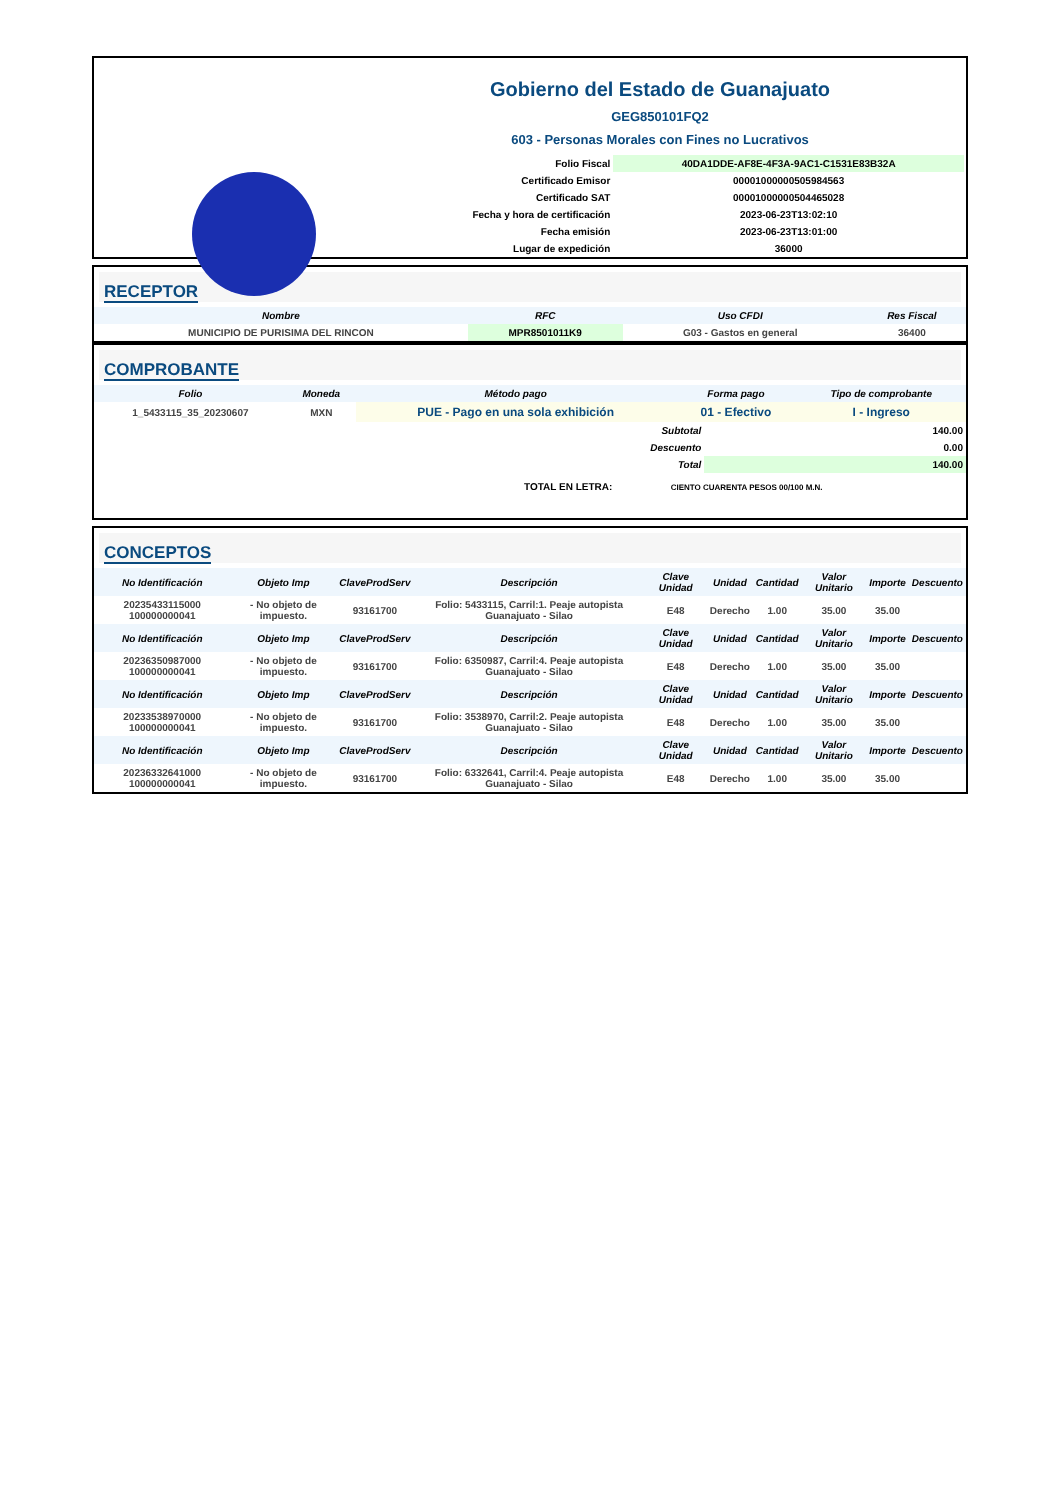Gobierno del Estado de Guanajuato
GEG850101FQ2
603 - Personas Morales con Fines no Lucrativos
| Folio Fiscal | 40DA1DDE-AF8E-4F3A-9AC1-C1531E83B32A |
| Certificado Emisor | 00001000000505984563 |
| Certificado SAT | 00001000000504465028 |
| Fecha y hora de certificación | 2023-06-23T13:02:10 |
| Fecha emisión | 2023-06-23T13:01:00 |
| Lugar de expedición | 36000 |
RECEPTOR
| Nombre | RFC | Uso CFDI | Res Fiscal |
| --- | --- | --- | --- |
| MUNICIPIO DE PURISIMA DEL RINCON | MPR8501011K9 | G03 - Gastos en general | 36400 |
COMPROBANTE
| Folio | Moneda | Método pago | Forma pago | Tipo de comprobante |
| --- | --- | --- | --- | --- |
| 1_5433115_35_20230607 | MXN | PUE - Pago en una sola exhibición | 01 - Efectivo | I - Ingreso |
| Subtotal | 140.00 |
| Descuento | 0.00 |
| Total | 140.00 |
TOTAL EN LETRA: CIENTO CUARENTA PESOS 00/100 M.N.
CONCEPTOS
| No Identificación | Objeto Imp | ClaveProdServ | Descripción | Clave Unidad | Unidad | Cantidad | Valor Unitario | Importe | Descuento |
| --- | --- | --- | --- | --- | --- | --- | --- | --- | --- |
| 20235433115000 100000000041 | - No objeto de impuesto. | 93161700 | Folio: 5433115, Carril:1. Peaje autopista Guanajuato - Silao | E48 | Derecho | 1.00 | 35.00 | 35.00 | |
| No Identificación | Objeto Imp | ClaveProdServ | Descripción | Clave Unidad | Unidad | Cantidad | Valor Unitario | Importe | Descuento |
| 20236350987000 100000000041 | - No objeto de impuesto. | 93161700 | Folio: 6350987, Carril:4. Peaje autopista Guanajuato - Silao | E48 | Derecho | 1.00 | 35.00 | 35.00 | |
| No Identificación | Objeto Imp | ClaveProdServ | Descripción | Clave Unidad | Unidad | Cantidad | Valor Unitario | Importe | Descuento |
| 20233538970000 100000000041 | - No objeto de impuesto. | 93161700 | Folio: 3538970, Carril:2. Peaje autopista Guanajuato - Silao | E48 | Derecho | 1.00 | 35.00 | 35.00 | |
| No Identificación | Objeto Imp | ClaveProdServ | Descripción | Clave Unidad | Unidad | Cantidad | Valor Unitario | Importe | Descuento |
| 20236332641000 100000000041 | - No objeto de impuesto. | 93161700 | Folio: 6332641, Carril:4. Peaje autopista Guanajuato - Silao | E48 | Derecho | 1.00 | 35.00 | 35.00 | |